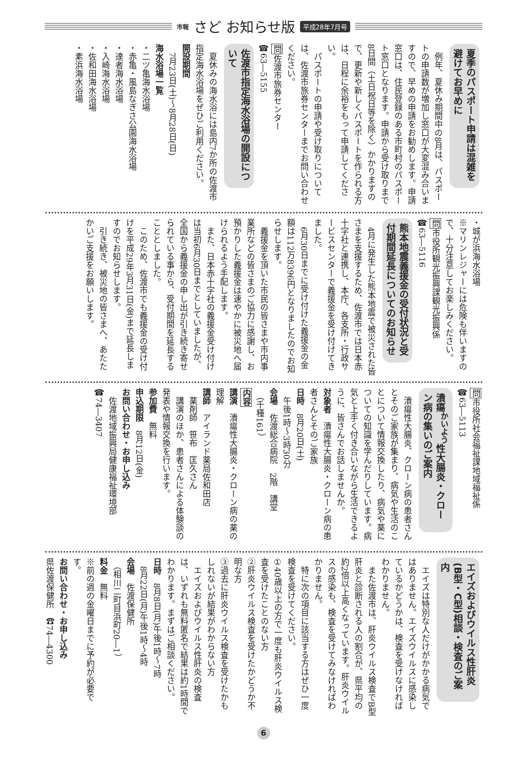市報 さど お知らせ版 平成28年7月号
夏季のパスポート申請は混雑を避けてお早めに
　例年、夏休み期間中の8月は、パスポートの申請数が増加し窓口が大変混み合いますので、早めの申請をお勧めします。申請窓口は、住民登録のある市町村のパスポート窓口となります。申請から受け取りまで8日間（土日祝日等を除く）かかりますので、更新や新しくパスポートを作られる方は、日程に余裕をもって申請してください。
　パスポートの申請や受け取りについては、佐渡市旅券センターまでお問い合わせください。
問佐渡市旅券センター
☎63―5155
佐渡市指定海水浴場の開設について
　夏休みの海水浴には島内7か所の佐渡市指定海水浴場をぜひご利用ください。
開設期間
　7月23日(土)～8月28日(日)
海水浴場一覧
・二ツ亀海水浴場
・赤亀・風島なぎさ公園海水浴場
・達者海水浴場
・入崎海水浴場
・佐和田海水浴場
・素浜海水浴場
・城が浜海水浴場
※マリンレジャーには危険も伴いますので、十分注意してお楽しみください。
問市役所観光振興課観光振興係
☎63―5116
熊本地震義援金の受付状況と受付期間延長についてのお知らせ
　4月に発生した熊本地震で被災された皆さまを支援するため、佐渡市では日本赤十字社と連携し、本庁、各支所・行政サービスセンターで義援金を受け付けてきました。
　6月30日までに受け付けた義援金の金額は112万8396円となりましたのでお知らせします。
　義援金を頂いた市民の皆さまや市内事業所などの皆さまのご協力に感謝し、お預かりした義援金は速やかに被災地へ届けられるよう手配します。
　また、日本赤十字社の義援金受け付けは当初6月30日までとしていましたが、全国から義援金の申し出が引き続き寄せられている事から、受付期間を延長することとしました。
　このため、佐渡市でも義援金の受け付けを平成29年3月31日(金)まで延長しますのでお知らせします。
　引き続き、被災地の皆さまへ、あたたかいご支援をお願いします。
問市役所社会福祉課地域福祉係
☎63―5113
潰瘍<sup>かいよう</sup>性大腸炎・クローン病の集いのご案内
　潰瘍性大腸炎、クローン病の患者さんとそのご家族が集まり、病気や生活のことについて情報交換したり、病気や薬についての知識を学んだりしています。病気と上手く付き合いながら生活できるように、皆さんでお話しませんか。
対象者　潰瘍性大腸炎・クローン病の患者さんとそのご家族
日時　8月20日(土)
　午後1時～3時30分
会場　佐渡総合病院　2階　講堂
　（千種161）
内容
講演　潰瘍性大腸炎・クローン病の薬の理解
講師　アイランド薬局佐和田店
　薬剤師　笹布　匡久さん
　講演のほか、患者さんによる体験談の発表や情報交換を行います。
参加費　無料
申込期限　8月12日(金)
お問い合わせ・お申し込み
　佐渡地域振興局健康福祉環境部
☎74―3407
エイズおよびウイルス性肝炎(B型・C型)相談・検査のご案内
　エイズは特別な人だけがかかる病気ではありません。エイズウイルスに感染しているかどうかは、検査を受けなければわかりません。
　また佐渡市は、肝炎ウイルス検査でB型肝炎と診断される人の割合が、県平均の約2倍以上高くなっています。肝炎ウイルスの感染も、検査を受けてみなければわかりません。
　特に次の項目に該当する方はぜひ一度検査を受けてください。
①40歳以上の方で一度も肝炎ウイルス検査を受けたことのない方
②肝炎ウイルス検査を受けたかどうか不明な方
③過去に肝炎ウイルス検査を受けたかもしれないが結果がわからない方
　エイズおよびウイルス性肝炎の検査は、いずれも無料匿名で結果は約1時間でわかります。まずはご相談ください。
日時　8月8日(月)午後1時～7時
　8月22日(月)午後1時～4時
会場　佐渡保健所
　（相川二町目浜町20―1）
料金　無料
※前の週の金曜日までに予約が必要です。
お問い合わせ・お申し込み
県佐渡保健所　☎74―4300
6